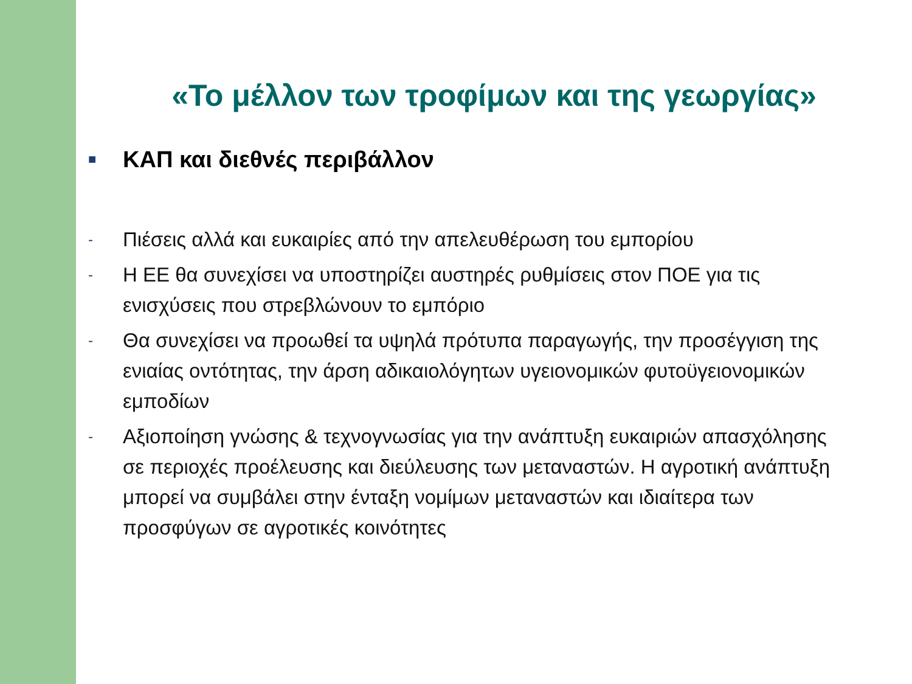«Το μέλλον των τροφίμων και της γεωργίας»
■ ΚΑΠ και διεθνές περιβάλλον
- Πιέσεις αλλά και ευκαιρίες από την απελευθέρωση του εμπορίου
- Η ΕΕ θα συνεχίσει να υποστηρίζει αυστηρές ρυθμίσεις στον ΠΟΕ για τις ενισχύσεις που στρεβλώνουν το εμπόριο
- Θα συνεχίσει να προωθεί τα υψηλά πρότυπα παραγωγής, την προσέγγιση της ενιαίας οντότητας, την άρση αδικαιολόγητων υγειονομικών φυτοϋγειονομικών εμποδίων
- Αξιοποίηση γνώσης & τεχνογνωσίας για την ανάπτυξη ευκαιριών απασχόλησης σε περιοχές προέλευσης και διεύλευσης των μεταναστών. Η αγροτική ανάπτυξη μπορεί να συμβάλει στην ένταξη νομίμων μεταναστών και ιδιαίτερα των προσφύγων σε αγροτικές κοινότητες